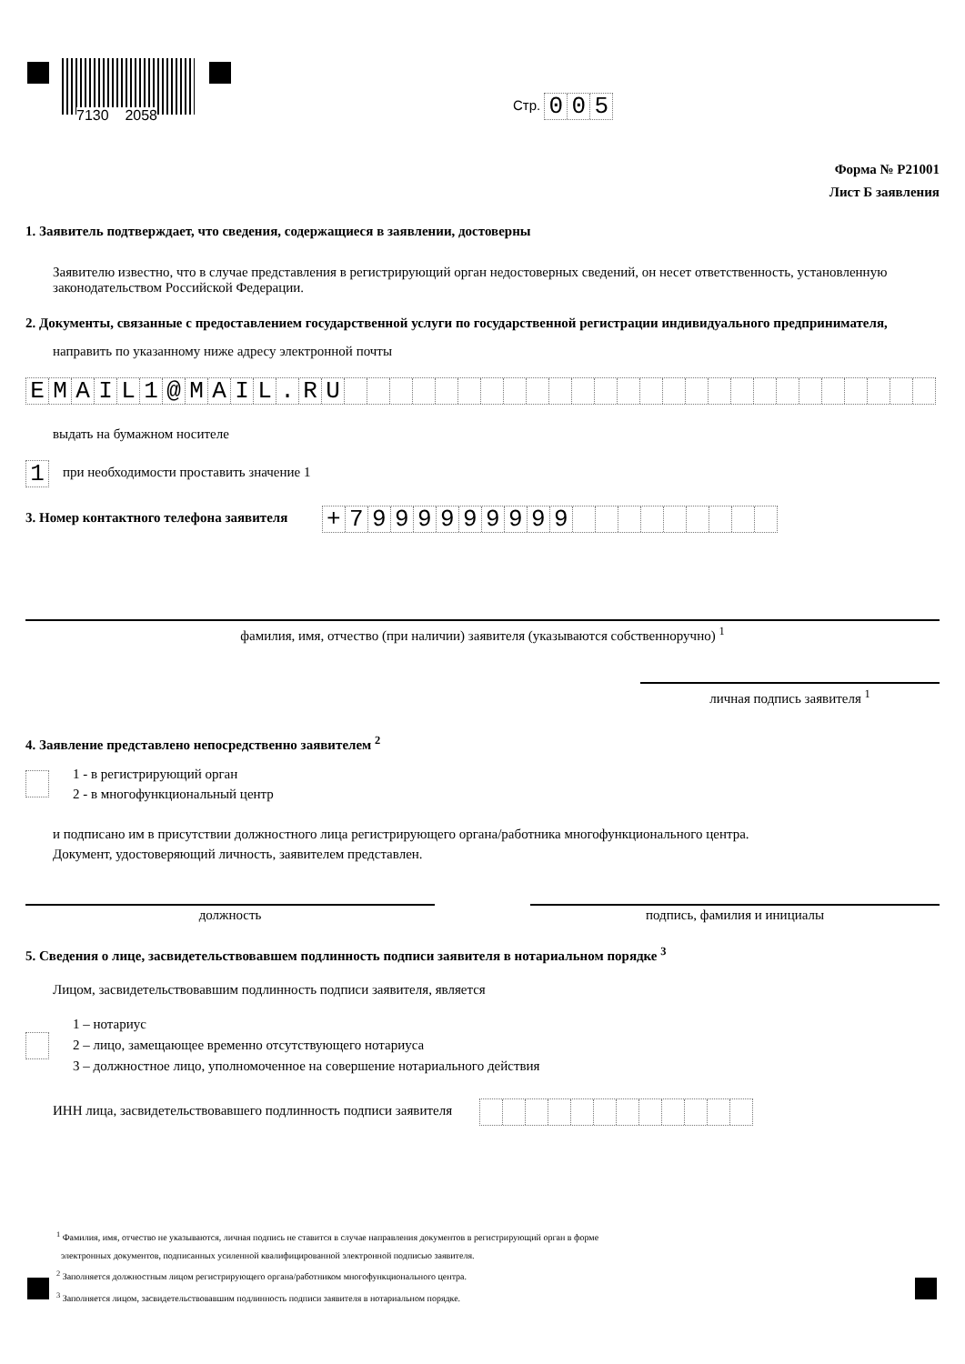7130 2058
Стр. 005
Форма № Р21001
Лист Б заявления
1. Заявитель подтверждает, что сведения, содержащиеся в заявлении, достоверны
Заявителю известно, что в случае представления в регистрирующий орган недостоверных сведений, он несет ответственность, установленную законодательством Российской Федерации.
2. Документы, связанные с предоставлением государственной услуги по государственной регистрации индивидуального предпринимателя,
направить по указанному ниже адресу электронной почты
EMAIL 1 @ MAIL. RU
выдать на бумажном носителе
1 при необходимости проставить значение 1
3. Номер контактного телефона заявителя + 7999999999
фамилия, имя, отчество (при наличии) заявителя (указываются собственноручно) <sup>1</sup>
личная подпись заявителя <sup>1</sup>
4. Заявление представлено непосредственно заявителем <sup>2</sup>
1 - в регистрирующий орган
2 - в многофункциональный центр
и подписано им в присутствии должностного лица регистрирующего органа/работника многофункционального центра.
Документ, удостоверяющий личность, заявителем представлен.
должность подпись, фамилия и инициалы
5. Сведения о лице, засвидетельствовавшем подлинность подписи заявителя в нотариальном порядке <sup>3</sup>
Лицом, засвидетельствовавшим подлинность подписи заявителя, является
1 – нотариус
2 – лицо, замещающее временно отсутствующего нотариуса
3 – должностное лицо, уполномоченное на совершение нотариального действия
ИНН лица, засвидетельствовавшего подлинность подписи заявителя
<sup>1</sup> Фамилия, имя, отчество не указываются, личная подпись не ставится в случае направления документов в регистрирующий орган в форме
электронных документов, подписанных усиленной квалифицированной электронной подписью заявителя.
<sup>2</sup> Заполняется должностным лицом регистрирующего органа/работником многофункционального центра.
<sup>3</sup> Заполняется лицом, засвидетельствовавшим подлинность подписи заявителя в нотариальном порядке.